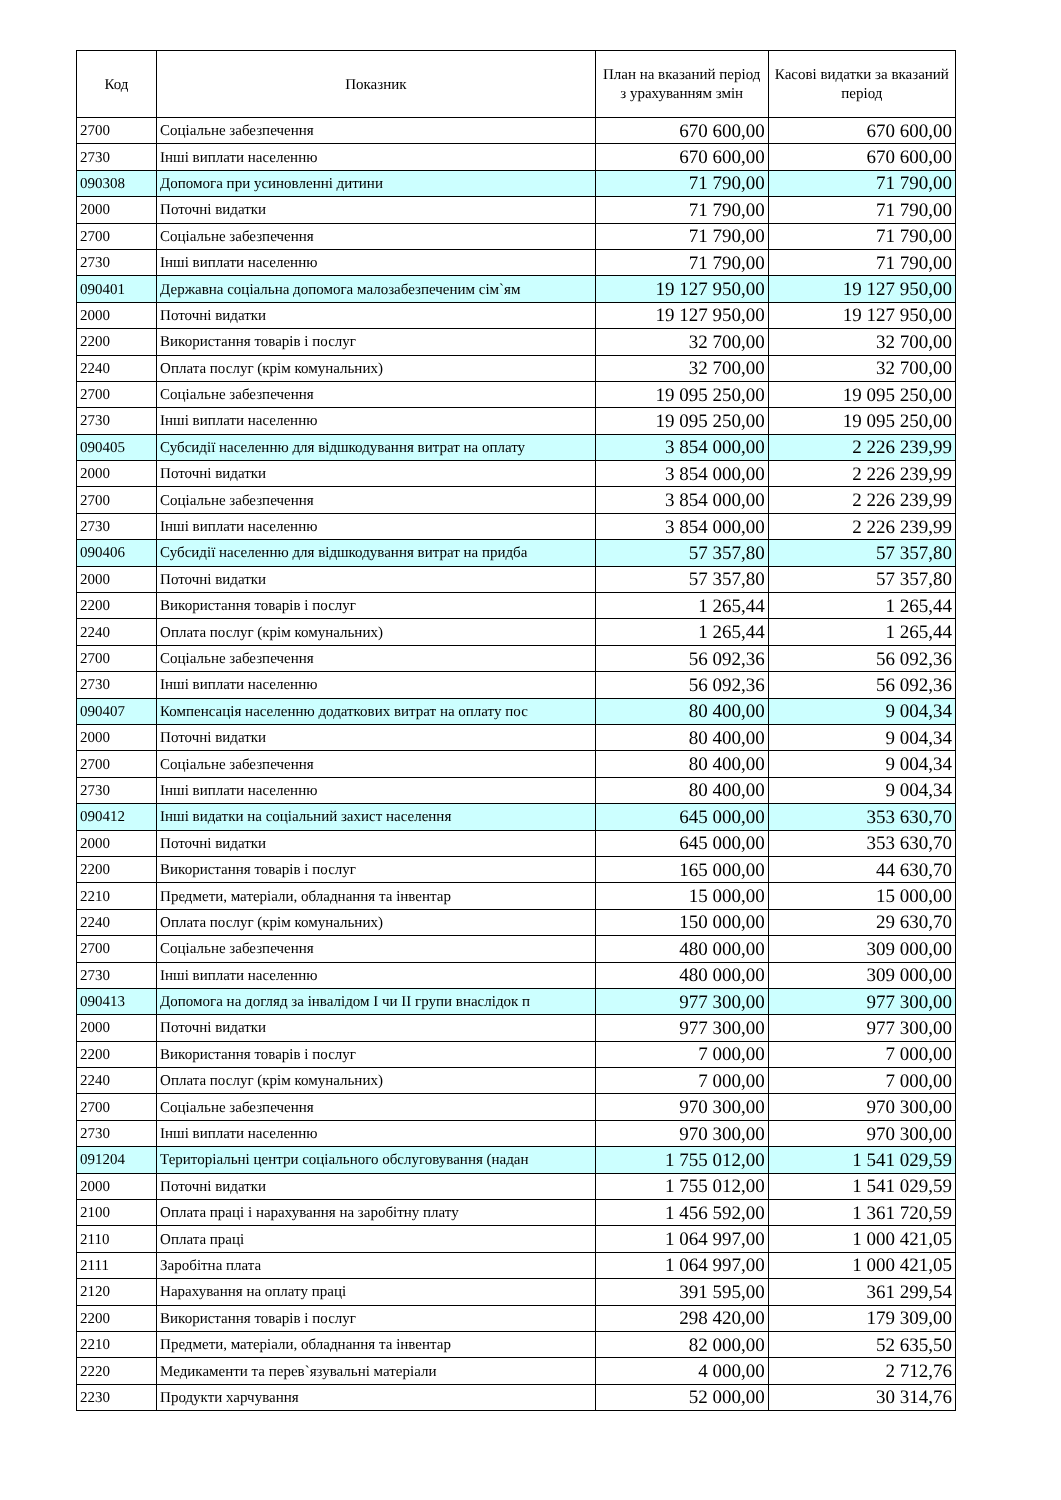| Код | Показник | План на вказаний період з урахуванням змін | Касові видатки за вказаний період |
| --- | --- | --- | --- |
| 2700 | Соціальне забезпечення | 670 600,00 | 670 600,00 |
| 2730 | Інші виплати населенню | 670 600,00 | 670 600,00 |
| 090308 | Допомога при усиновленні дитини | 71 790,00 | 71 790,00 |
| 2000 | Поточні видатки | 71 790,00 | 71 790,00 |
| 2700 | Соціальне забезпечення | 71 790,00 | 71 790,00 |
| 2730 | Інші виплати населенню | 71 790,00 | 71 790,00 |
| 090401 | Державна соціальна допомога малозабезпеченим сім`ям | 19 127 950,00 | 19 127 950,00 |
| 2000 | Поточні видатки | 19 127 950,00 | 19 127 950,00 |
| 2200 | Використання товарів і послуг | 32 700,00 | 32 700,00 |
| 2240 | Оплата послуг (крім комунальних) | 32 700,00 | 32 700,00 |
| 2700 | Соціальне забезпечення | 19 095 250,00 | 19 095 250,00 |
| 2730 | Інші виплати населенню | 19 095 250,00 | 19 095 250,00 |
| 090405 | Субсидії населенню для відшкодування витрат на оплату | 3 854 000,00 | 2 226 239,99 |
| 2000 | Поточні видатки | 3 854 000,00 | 2 226 239,99 |
| 2700 | Соціальне забезпечення | 3 854 000,00 | 2 226 239,99 |
| 2730 | Інші виплати населенню | 3 854 000,00 | 2 226 239,99 |
| 090406 | Субсидії населенню для відшкодування витрат на придба | 57 357,80 | 57 357,80 |
| 2000 | Поточні видатки | 57 357,80 | 57 357,80 |
| 2200 | Використання товарів і послуг | 1 265,44 | 1 265,44 |
| 2240 | Оплата послуг (крім комунальних) | 1 265,44 | 1 265,44 |
| 2700 | Соціальне забезпечення | 56 092,36 | 56 092,36 |
| 2730 | Інші виплати населенню | 56 092,36 | 56 092,36 |
| 090407 | Компенсація населенню додаткових витрат на оплату пос | 80 400,00 | 9 004,34 |
| 2000 | Поточні видатки | 80 400,00 | 9 004,34 |
| 2700 | Соціальне забезпечення | 80 400,00 | 9 004,34 |
| 2730 | Інші виплати населенню | 80 400,00 | 9 004,34 |
| 090412 | Інші видатки на соціальний захист населення | 645 000,00 | 353 630,70 |
| 2000 | Поточні видатки | 645 000,00 | 353 630,70 |
| 2200 | Використання товарів і послуг | 165 000,00 | 44 630,70 |
| 2210 | Предмети, матеріали, обладнання та інвентар | 15 000,00 | 15 000,00 |
| 2240 | Оплата послуг (крім комунальних) | 150 000,00 | 29 630,70 |
| 2700 | Соціальне забезпечення | 480 000,00 | 309 000,00 |
| 2730 | Інші виплати населенню | 480 000,00 | 309 000,00 |
| 090413 | Допомога на догляд за інвалідом I чи II групи внаслідок п | 977 300,00 | 977 300,00 |
| 2000 | Поточні видатки | 977 300,00 | 977 300,00 |
| 2200 | Використання товарів і послуг | 7 000,00 | 7 000,00 |
| 2240 | Оплата послуг (крім комунальних) | 7 000,00 | 7 000,00 |
| 2700 | Соціальне забезпечення | 970 300,00 | 970 300,00 |
| 2730 | Інші виплати населенню | 970 300,00 | 970 300,00 |
| 091204 | Територіальні центри соціального обслуговування (надан | 1 755 012,00 | 1 541 029,59 |
| 2000 | Поточні видатки | 1 755 012,00 | 1 541 029,59 |
| 2100 | Оплата праці і нарахування на заробітну плату | 1 456 592,00 | 1 361 720,59 |
| 2110 | Оплата праці | 1 064 997,00 | 1 000 421,05 |
| 2111 | Заробітна плата | 1 064 997,00 | 1 000 421,05 |
| 2120 | Нарахування на оплату праці | 391 595,00 | 361 299,54 |
| 2200 | Використання товарів і послуг | 298 420,00 | 179 309,00 |
| 2210 | Предмети, матеріали, обладнання та інвентар | 82 000,00 | 52 635,50 |
| 2220 | Медикаменти та перев`язувальні матеріали | 4 000,00 | 2 712,76 |
| 2230 | Продукти харчування | 52 000,00 | 30 314,76 |